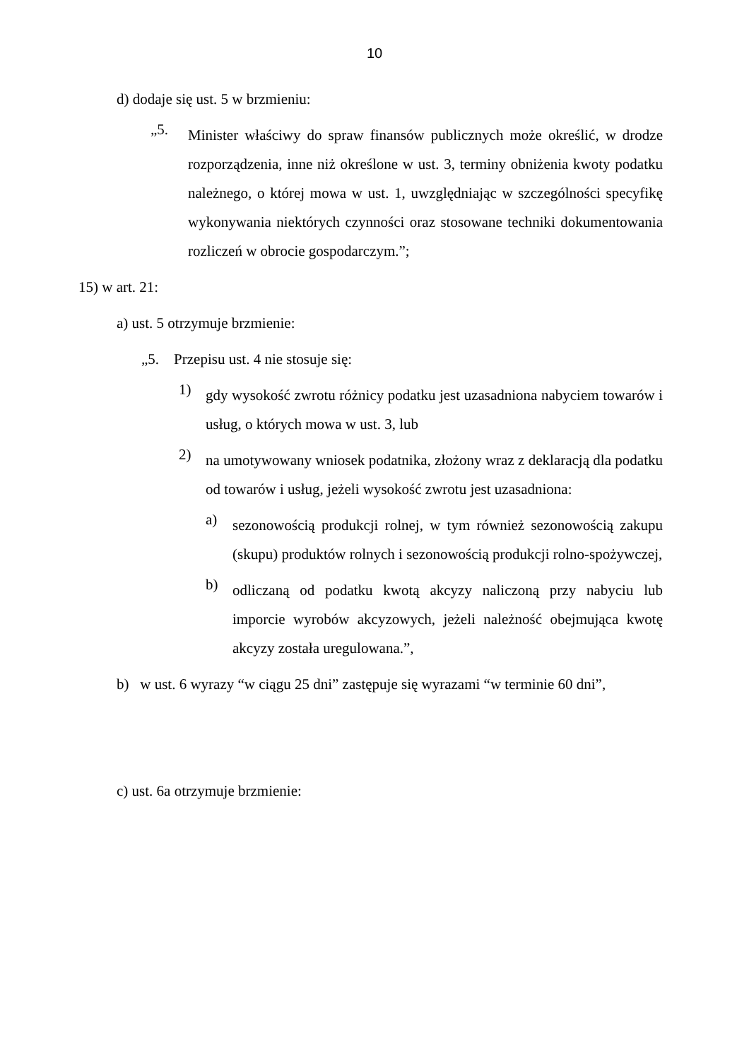10
d) dodaje się ust. 5 w brzmieniu:
„5.
Minister właściwy do spraw finansów publicznych może określić, w drodze rozporządzenia, inne niż określone w ust. 3, terminy obniżenia kwoty podatku należnego, o której mowa w ust. 1, uwzględniając w szczególności specyfikę wykonywania niektórych czynności oraz stosowane techniki dokumentowania rozliczeń w obrocie gospodarczym.”;
15) w art. 21:
a) ust. 5 otrzymuje brzmienie:
„5. Przepisu ust. 4 nie stosuje się:
1)
gdy wysokość zwrotu różnicy podatku jest uzasadniona nabyciem towarów i usług, o których mowa w ust. 3, lub
2)
na umotywowany wniosek podatnika, złożony wraz z deklaracją dla podatku od towarów i usług, jeżeli wysokość zwrotu jest uzasadniona:
a)
sezonowością produkcji rolnej, w tym również sezonowością zakupu (skupu) produktów rolnych i sezonowością produkcji rolno-spożywczej,
b)
odliczaną od podatku kwotą akcyzy naliczoną przy nabyciu lub imporcie wyrobów akcyzowych, jeżeli należność obejmująca kwotę akcyzy została uregulowana.”,
b) w ust. 6 wyrazy “w ciągu 25 dni” zastępuje się wyrazami “w terminie 60 dni”,
c) ust. 6a otrzymuje brzmienie: